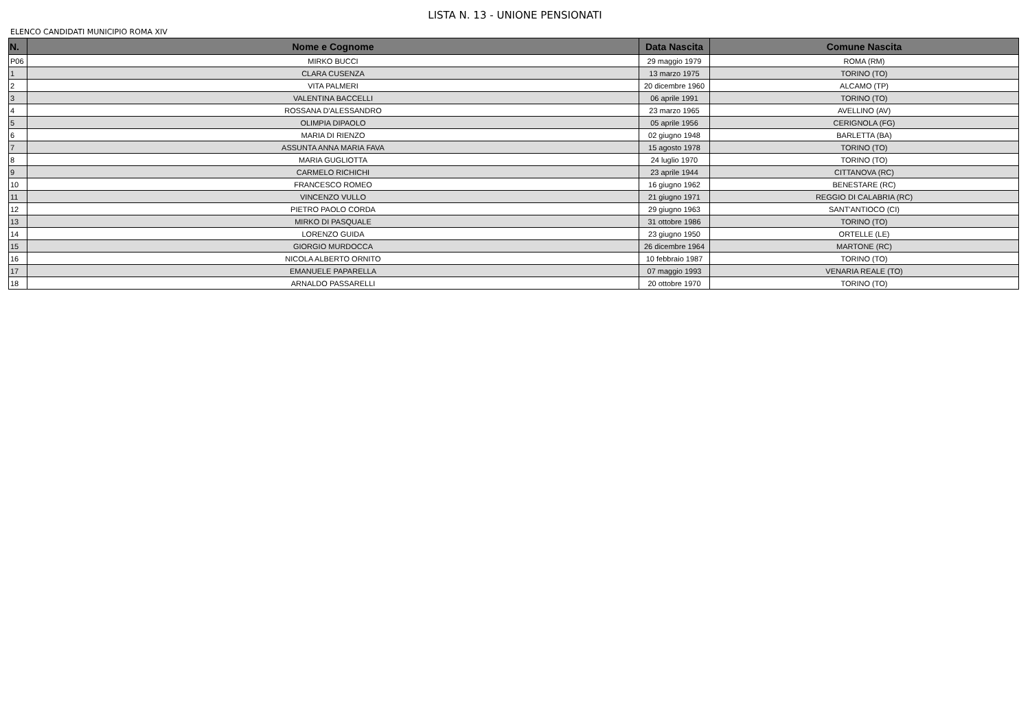LISTA N. 13 - UNIONE PENSIONATI
ELENCO CANDIDATI MUNICIPIO ROMA XIV
| N. | Nome e Cognome | Data Nascita | Comune Nascita |
| --- | --- | --- | --- |
| P06 | MIRKO BUCCI | 29 maggio 1979 | ROMA (RM) |
| 1 | CLARA CUSENZA | 13 marzo 1975 | TORINO (TO) |
| 2 | VITA PALMERI | 20 dicembre 1960 | ALCAMO (TP) |
| 3 | VALENTINA BACCELLI | 06 aprile 1991 | TORINO (TO) |
| 4 | ROSSANA D'ALESSANDRO | 23 marzo 1965 | AVELLINO (AV) |
| 5 | OLIMPIA DIPAOLO | 05 aprile 1956 | CERIGNOLA (FG) |
| 6 | MARIA DI RIENZO | 02 giugno 1948 | BARLETTA (BA) |
| 7 | ASSUNTA ANNA MARIA FAVA | 15 agosto 1978 | TORINO (TO) |
| 8 | MARIA GUGLIOTTA | 24 luglio 1970 | TORINO (TO) |
| 9 | CARMELO RICHICHI | 23 aprile 1944 | CITTANOVA (RC) |
| 10 | FRANCESCO ROMEO | 16 giugno 1962 | BENESTARE (RC) |
| 11 | VINCENZO VULLO | 21 giugno 1971 | REGGIO DI CALABRIA (RC) |
| 12 | PIETRO PAOLO CORDA | 29 giugno 1963 | SANT'ANTIOCO (CI) |
| 13 | MIRKO DI PASQUALE | 31 ottobre 1986 | TORINO (TO) |
| 14 | LORENZO GUIDA | 23 giugno 1950 | ORTELLE (LE) |
| 15 | GIORGIO MURDOCCA | 26 dicembre 1964 | MARTONE (RC) |
| 16 | NICOLA ALBERTO ORNITO | 10 febbraio 1987 | TORINO (TO) |
| 17 | EMANUELE PAPARELLA | 07 maggio 1993 | VENARIA REALE (TO) |
| 18 | ARNALDO PASSARELLI | 20 ottobre 1970 | TORINO (TO) |